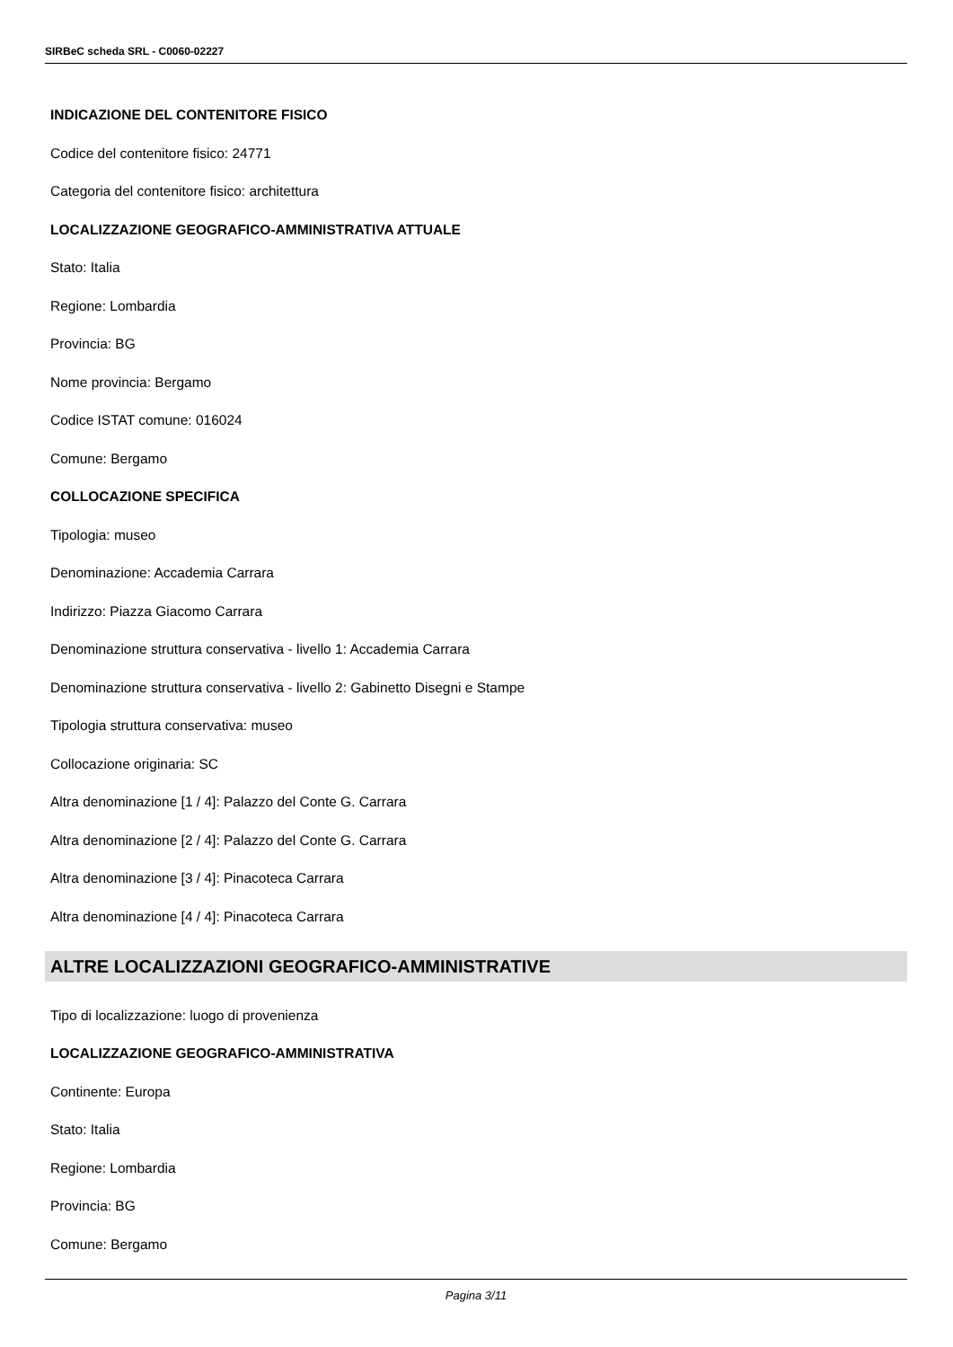SIRBeC scheda SRL - C0060-02227
INDICAZIONE DEL CONTENITORE FISICO
Codice del contenitore fisico: 24771
Categoria del contenitore fisico: architettura
LOCALIZZAZIONE GEOGRAFICO-AMMINISTRATIVA ATTUALE
Stato: Italia
Regione: Lombardia
Provincia: BG
Nome provincia: Bergamo
Codice ISTAT comune: 016024
Comune: Bergamo
COLLOCAZIONE SPECIFICA
Tipologia: museo
Denominazione: Accademia Carrara
Indirizzo: Piazza Giacomo Carrara
Denominazione struttura conservativa - livello 1: Accademia Carrara
Denominazione struttura conservativa - livello 2: Gabinetto Disegni e Stampe
Tipologia struttura conservativa: museo
Collocazione originaria: SC
Altra denominazione [1 / 4]: Palazzo del Conte G. Carrara
Altra denominazione [2 / 4]: Palazzo del Conte G. Carrara
Altra denominazione [3 / 4]: Pinacoteca Carrara
Altra denominazione [4 / 4]: Pinacoteca Carrara
ALTRE LOCALIZZAZIONI GEOGRAFICO-AMMINISTRATIVE
Tipo di localizzazione: luogo di provenienza
LOCALIZZAZIONE GEOGRAFICO-AMMINISTRATIVA
Continente: Europa
Stato: Italia
Regione: Lombardia
Provincia: BG
Comune: Bergamo
Pagina 3/11